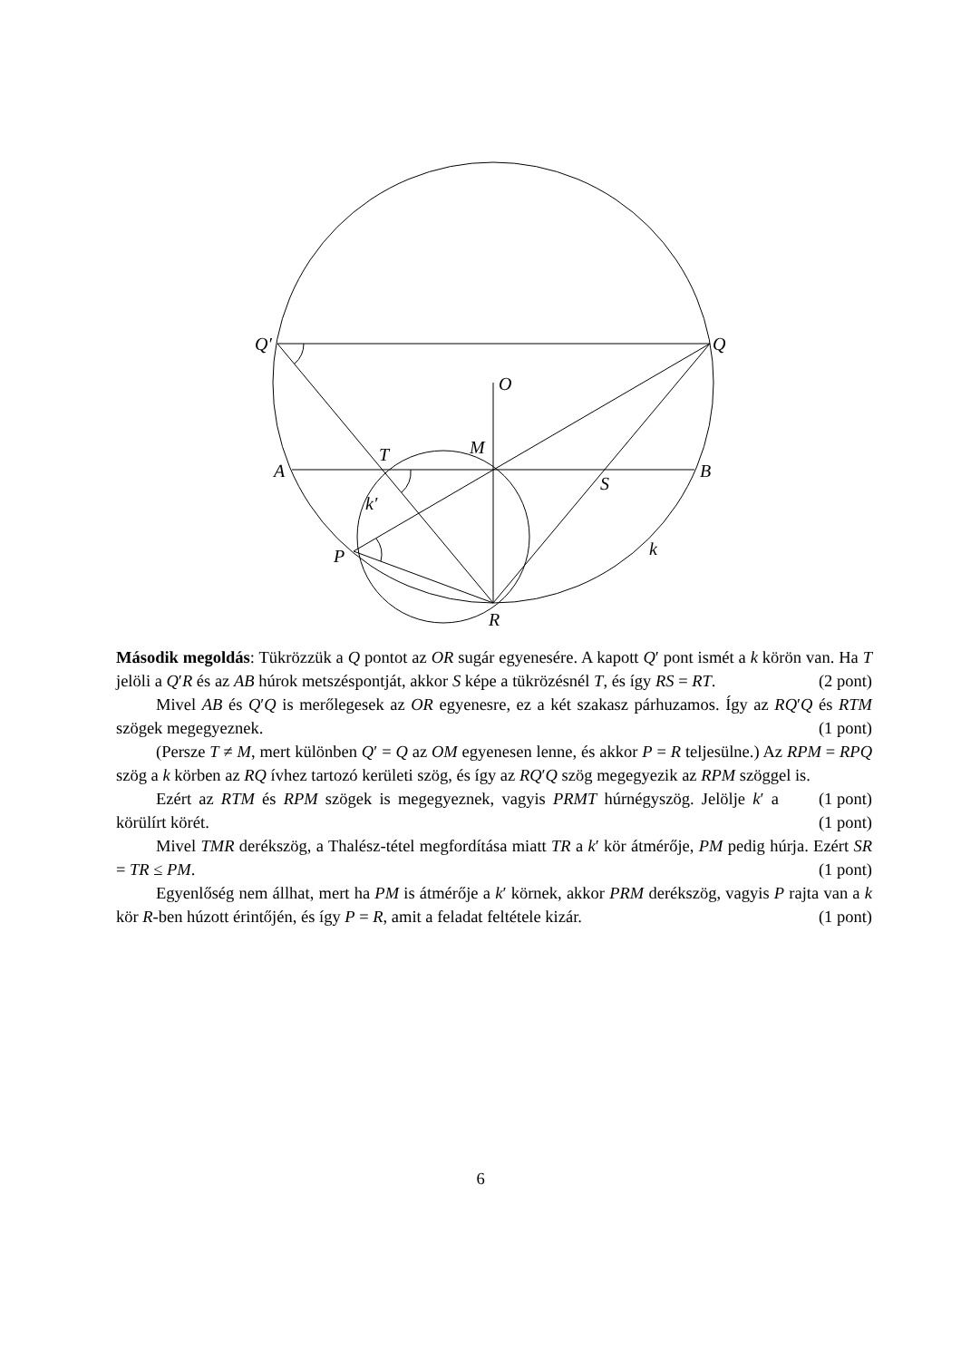Q′
Q
O
M
T
A
B
S
k′
k
P
R
Második megoldás: Tükrözzük a Q pontot az OR sugár egyenesére. A kapott Q′ pont ismét a k körön van. Ha T jelöli a Q′R és az AB húrok metszéspontját, akkor S képe a tükrözésnél T, és így RS = RT. (2 pont)
Mivel AB és Q′Q is merőlegesek az OR egyenesre, ez a két szakasz párhuzamos. Így az RQ′Q és RTM szögek megegyeznek. (1 pont)
(Persze T ≠ M, mert különben Q′ = Q az OM egyenesen lenne, és akkor P = R teljesülne.) Az RPM = RPQ szög a k körben az RQ ívhez tartozó kerületi szög, és így az RQ′Q szög megegyezik az RPM szöggel is. (1 pont)
Ezért az RTM és RPM szögek is megegyeznek, vagyis PRMT húrnégyszög. Jelölje k′ a körülírt körét. (1 pont)
Mivel TMR derékszög, a Thalész-tétel megfordítása miatt TR a k′ kör átmérője, PM pedig húrja. Ezért SR = TR ≤ PM. (1 pont)
Egyenlőség nem állhat, mert ha PM is átmérője a k′ körnek, akkor PRM derékszög, vagyis P rajta van a k kör R-ben húzott érintőjén, és így P = R, amit a feladat feltétele kizár. (1 pont)
6